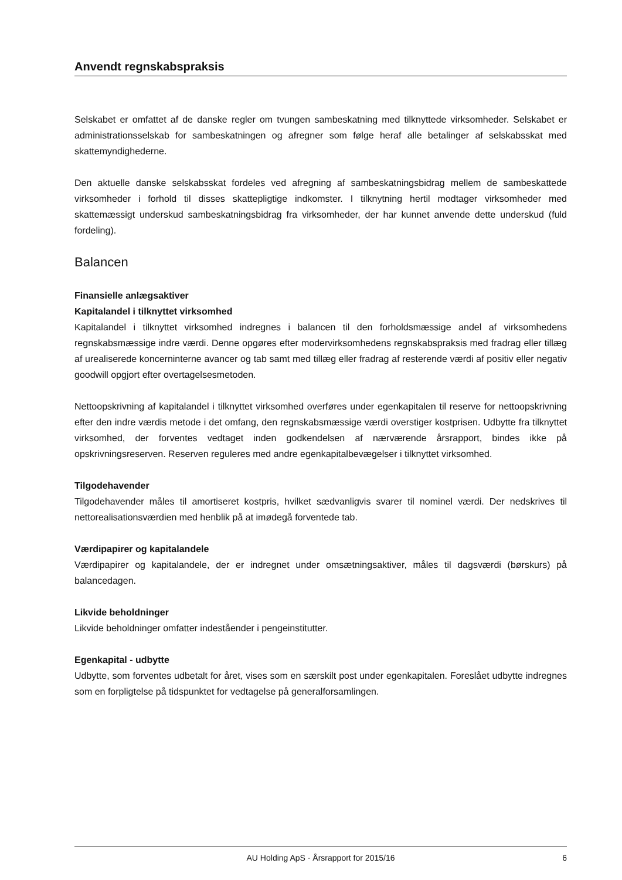Anvendt regnskabspraksis
Selskabet er omfattet af de danske regler om tvungen sambeskatning med tilknyttede virksomheder. Selskabet er administrationsselskab for sambeskatningen og afregner som følge heraf alle betalinger af selskabsskat med skattemyndighederne.
Den aktuelle danske selskabsskat fordeles ved afregning af sambeskatningsbidrag mellem de sambeskattede virksomheder i forhold til disses skattepligtige indkomster. I tilknytning hertil modtager virksomheder med skattemæssigt underskud sambeskatningsbidrag fra virksomheder, der har kunnet anvende dette underskud (fuld fordeling).
Balancen
Finansielle anlægsaktiver
Kapitalandel i tilknyttet virksomhed
Kapitalandel i tilknyttet virksomhed indregnes i balancen til den forholdsmæssige andel af virksomhedens regnskabsmæssige indre værdi. Denne opgøres efter modervirksomhedens regnskabspraksis med fradrag eller tillæg af urealiserede koncerninterne avancer og tab samt med tillæg eller fradrag af resterende værdi af positiv eller negativ goodwill opgjort efter overtagelsesmetoden.
Nettoopskrivning af kapitalandel i tilknyttet virksomhed overføres under egenkapitalen til reserve for nettoopskrivning efter den indre værdis metode i det omfang, den regnskabsmæssige værdi overstiger kostprisen. Udbytte fra tilknyttet virksomhed, der forventes vedtaget inden godkendelsen af nærværende årsrapport, bindes ikke på opskrivningsreserven. Reserven reguleres med andre egenkapitalbevægelser i tilknyttet virksomhed.
Tilgodehavender
Tilgodehavender måles til amortiseret kostpris, hvilket sædvanligvis svarer til nominel værdi. Der nedskrives til nettorealisationsværdien med henblik på at imødegå forventede tab.
Værdipapirer og kapitalandele
Værdipapirer og kapitalandele, der er indregnet under omsætningsaktiver, måles til dagsværdi (børskurs) på balancedagen.
Likvide beholdninger
Likvide beholdninger omfatter indeståender i pengeinstitutter.
Egenkapital - udbytte
Udbytte, som forventes udbetalt for året, vises som en særskilt post under egenkapitalen. Foreslået udbytte indregnes som en forpligtelse på tidspunktet for vedtagelse på generalforsamlingen.
AU Holding ApS · Årsrapport for 2015/16 6